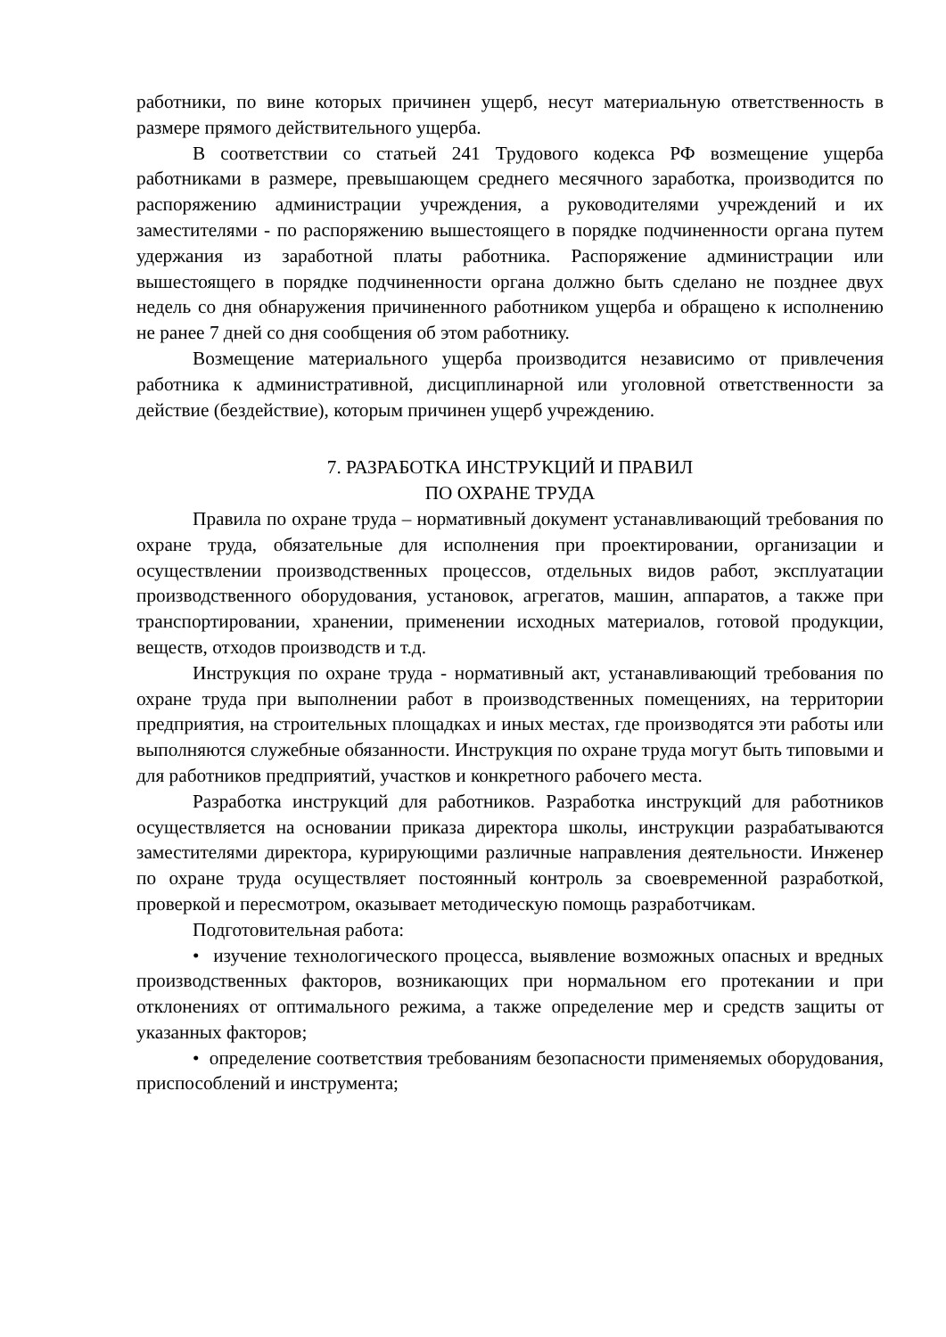работники, по вине которых причинен ущерб, несут материальную ответственность в размере прямого действительного ущерба.
В соответствии со статьей 241 Трудового кодекса РФ возмещение ущерба работниками в размере, превышающем среднего месячного заработка, производится по распоряжению администрации учреждения, а руководителями учреждений и их заместителями - по распоряжению вышестоящего в порядке подчиненности органа путем удержания из заработной платы работника. Распоряжение администрации или вышестоящего в порядке подчиненности органа должно быть сделано не позднее двух недель со дня обнаружения причиненного работником ущерба и обращено к исполнению не ранее 7 дней со дня сообщения об этом работнику.
Возмещение материального ущерба производится независимо от привлечения работника к административной, дисциплинарной или уголовной ответственности за действие (бездействие), которым причинен ущерб учреждению.
7. РАЗРАБОТКА ИНСТРУКЦИЙ И ПРАВИЛ
ПО ОХРАНЕ ТРУДА
Правила по охране труда – нормативный документ устанавливающий требования по охране труда, обязательные для исполнения при проектировании, организации и осуществлении производственных процессов, отдельных видов работ, эксплуатации производственного оборудования, установок, агрегатов, машин, аппаратов, а также при транспортировании, хранении, применении исходных материалов, готовой продукции, веществ, отходов производств и т.д.
Инструкция по охране труда - нормативный акт, устанавливающий требования по охране труда при выполнении работ в производственных помещениях, на территории предприятия, на строительных площадках и иных местах, где производятся эти работы или выполняются служебные обязанности. Инструкция по охране труда могут быть типовыми и для работников предприятий, участков и конкретного рабочего места.
Разработка инструкций для работников. Разработка инструкций для работников осуществляется на основании приказа директора школы, инструкции разрабатываются заместителями директора, курирующими различные направления деятельности. Инженер по охране труда осуществляет постоянный контроль за своевременной разработкой, проверкой и пересмотром, оказывает методическую помощь разработчикам.
Подготовительная работа:
• изучение технологического процесса, выявление возможных опасных и вредных производственных факторов, возникающих при нормальном его протекании и при отклонениях от оптимального режима, а также определение мер и средств защиты от указанных факторов;
• определение соответствия требованиям безопасности применяемых оборудования, приспособлений и инструмента;